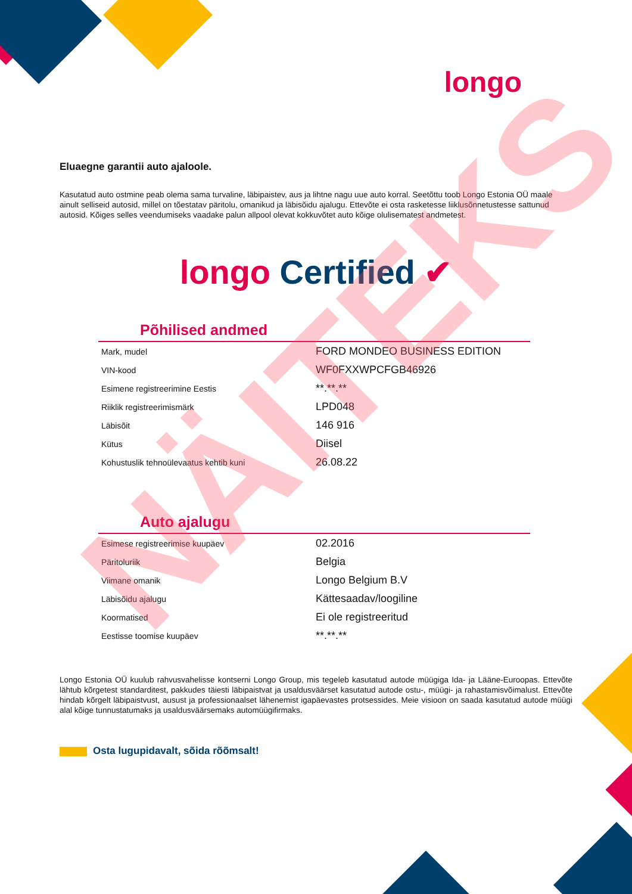longo
Eluaegne garantii auto ajaloole.
Kasutatud auto ostmine peab olema sama turvaline, läbipaistev, aus ja lihtne nagu uue auto korral. Seetõttu toob Longo Estonia OÜ maale ainult selliseid autosid, millel on tõestatav päritolu, omanikud ja läbisõidu ajalugu. Ettevõte ei osta rasketesse liiklusõnnetustesse sattunud autosid. Kõiges selles veendumiseks vaadake palun allpool olevat kokkuvõtet auto kõige olulisematest andmetest.
longo Certified ✔
Põhilised andmed
| Mark, mudel | FORD MONDEO BUSINESS EDITION |
| VIN-kood | WF0FXXWPCFGB46926 |
| Esimene registreerimine Eestis | **.**.** |
| Riiklik registreerimismärk | LPD048 |
| Läbisõit | 146 916 |
| Kütus | Diisel |
| Kohustuslik tehnoülevaatus kehtib kuni | 26.08.22 |
Auto ajalugu
| Esimese registreerimise kuupäev | 02.2016 |
| Päritoluriik | Belgia |
| Viimane omanik | Longo Belgium B.V |
| Läbisõidu ajalugu | Kättesaadav/loogiline |
| Koormatised | Ei ole registreeritud |
| Eestisse toomise kuupäev | **.**.** |
Longo Estonia OÜ kuulub rahvusvahelisse kontserni Longo Group, mis tegeleb kasutatud autode müügiga Ida- ja Lääne-Euroopas. Ettevõte lähtub kõrgetest standarditest, pakkudes täiesti läbipaistvat ja usaldusväärset kasutatud autode ostu-, müügi- ja rahastamisvõimalust. Ettevõte hindab kõrgelt läbipaistvust, ausust ja professionaalset lähenemist igapäevastes protsessides. Meie visioon on saada kasutatud autode müügi alal kõige tunnustatumaks ja usaldusväärsemaks automüügifirmaks.
Osta lugupidavalt, sõida rõõmsalt!
NÄITEKS